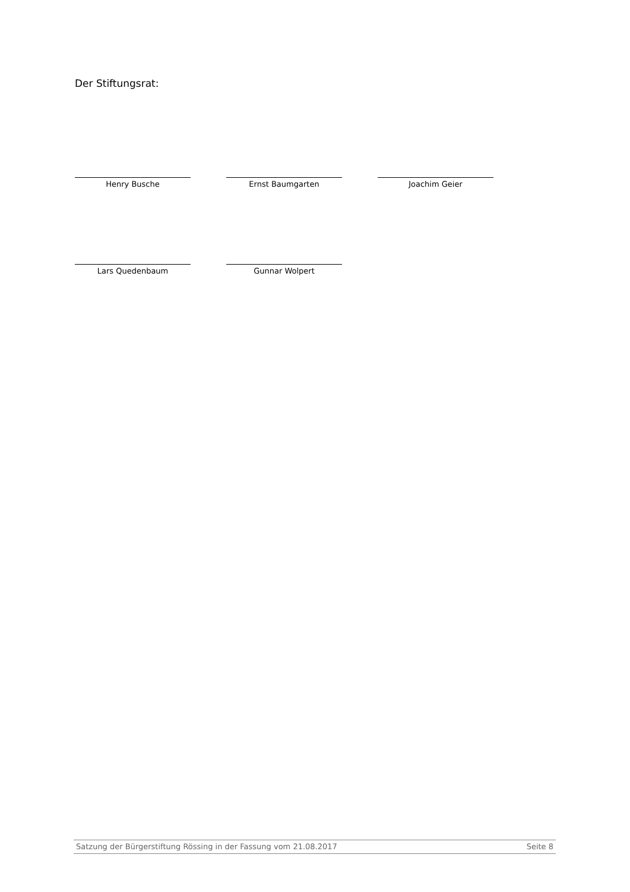Der Stiftungsrat:
Henry Busche Ernst Baumgarten Joachim Geier
Lars Quedenbaum Gunnar Wolpert
Satzung der Bürgerstiftung Rössing in der Fassung vom 21.08.2017 Seite 8